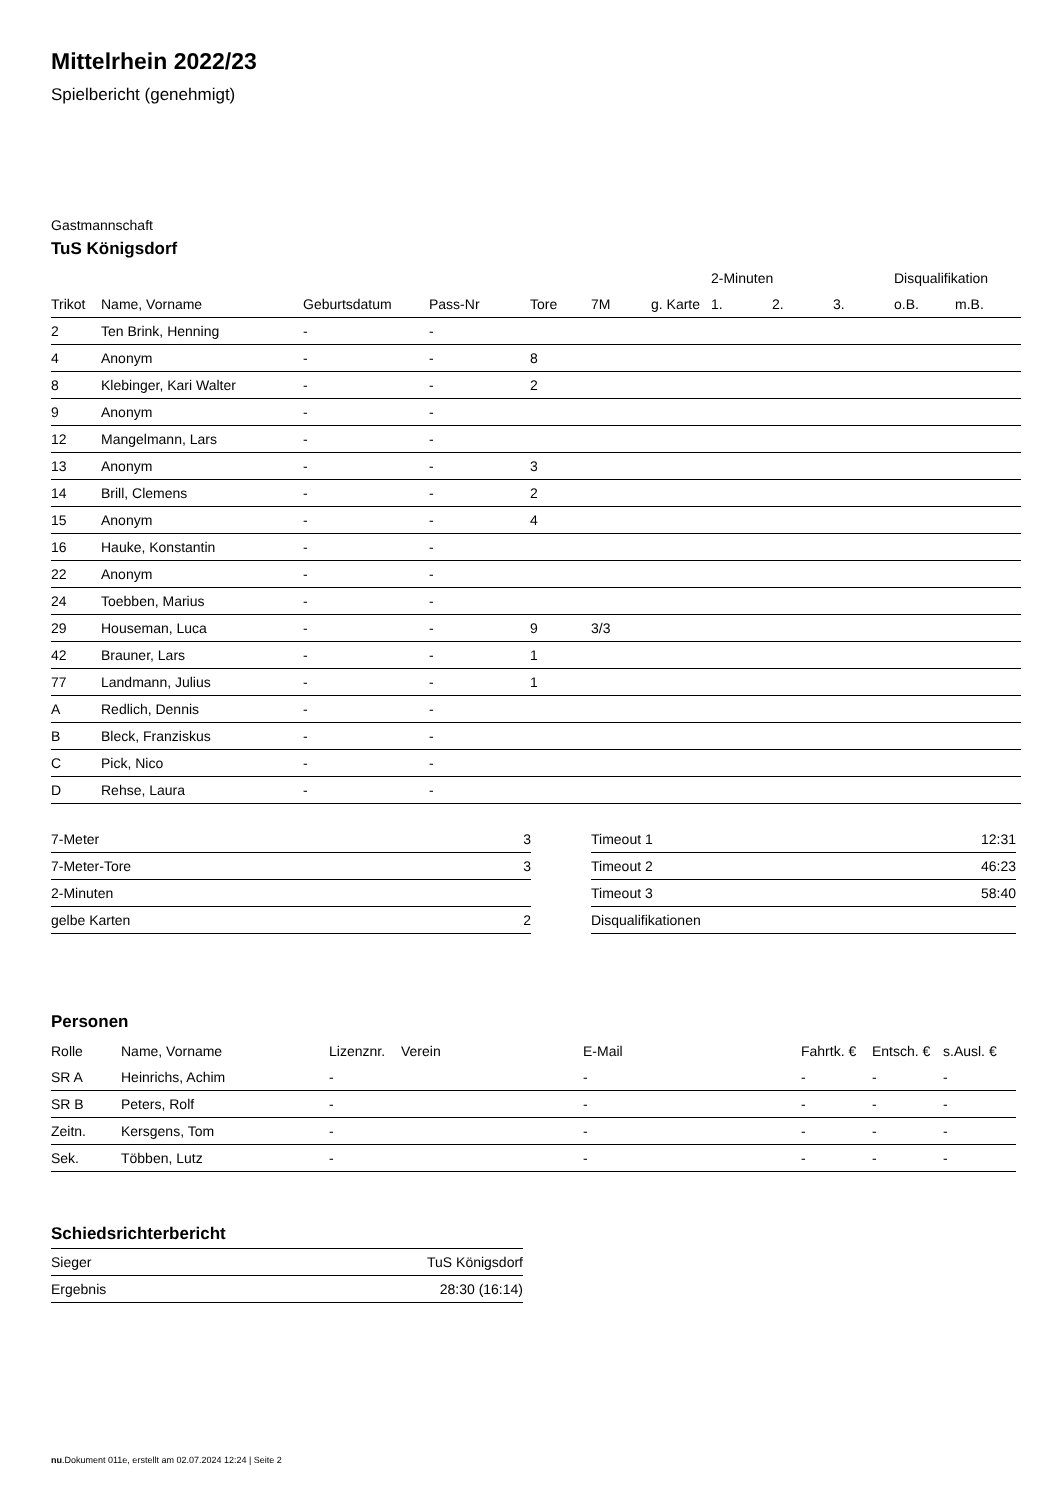Mittelrhein 2022/23
Spielbericht (genehmigt)
Gastmannschaft
TuS Königsdorf
| | | | | | | | 2-Minuten | | | Disqualifikation | |
| --- | --- | --- | --- | --- | --- | --- | --- | --- | --- | --- | --- |
| Trikot | Name, Vorname | Geburtsdatum | Pass-Nr | Tore | 7M | g. Karte | 1. | 2. | 3. | o.B. | m.B. |
| 2 | Ten Brink, Henning | - | - | | | | | | | | |
| 4 | Anonym | - | - | 8 | | | | | | | |
| 8 | Klebinger, Kari Walter | - | - | 2 | | | | | | | |
| 9 | Anonym | - | - | | | | | | | | |
| 12 | Mangelmann, Lars | - | - | | | | | | | | |
| 13 | Anonym | - | - | 3 | | | | | | | |
| 14 | Brill, Clemens | - | - | 2 | | | | | | | |
| 15 | Anonym | - | - | 4 | | | | | | | |
| 16 | Hauke, Konstantin | - | - | | | | | | | | |
| 22 | Anonym | - | - | | | | | | | | |
| 24 | Toebben, Marius | - | - | | | | | | | | |
| 29 | Houseman, Luca | - | - | 9 | 3/3 | | | | | | |
| 42 | Brauner, Lars | - | - | 1 | | | | | | | |
| 77 | Landmann, Julius | - | - | 1 | | | | | | | |
| A | Redlich, Dennis | - | - | | | | | | | | |
| B | Bleck, Franziskus | - | - | | | | | | | | |
| C | Pick, Nico | - | - | | | | | | | | |
| D | Rehse, Laura | - | - | | | | | | | | |
| 7-Meter | 3 |
| 7-Meter-Tore | 3 |
| 2-Minuten | |
| gelbe Karten | 2 |
| Timeout 1 | 12:31 |
| Timeout 2 | 46:23 |
| Timeout 3 | 58:40 |
| Disqualifikationen | |
Personen
| Rolle | Name, Vorname | Lizenznr. | Verein | E-Mail | Fahrtk. € | Entsch. € | s.Ausl. € |
| --- | --- | --- | --- | --- | --- | --- | --- |
| SR A | Heinrichs, Achim | - | | - | - | - | - |
| SR B | Peters, Rolf | - | | - | - | - | - |
| Zeitn. | Kersgens, Tom | - | | - | - | - | - |
| Sek. | Többen, Lutz | - | | - | - | - | - |
Schiedsrichterbericht
| Sieger | TuS Königsdorf |
| Ergebnis | 28:30 (16:14) |
nu.Dokument 011e, erstellt am 02.07.2024 12:24 | Seite 2